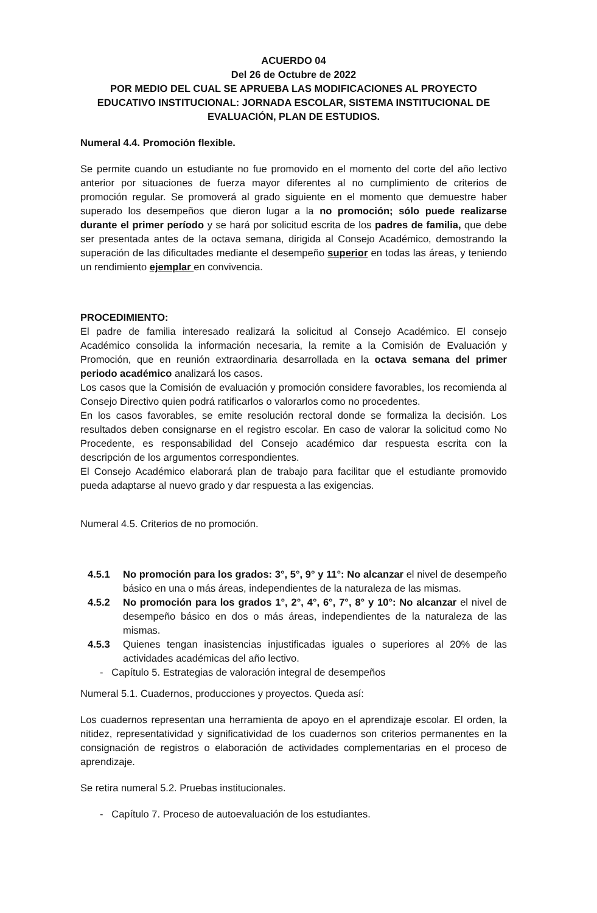ACUERDO 04
Del 26 de Octubre de 2022
POR MEDIO DEL CUAL SE APRUEBA LAS MODIFICACIONES AL PROYECTO EDUCATIVO INSTITUCIONAL: JORNADA ESCOLAR, SISTEMA INSTITUCIONAL DE EVALUACIÓN, PLAN DE ESTUDIOS.
Numeral 4.4. Promoción flexible.
Se permite cuando un estudiante no fue promovido en el momento del corte del año lectivo anterior por situaciones de fuerza mayor diferentes al no cumplimiento de criterios de promoción regular. Se promoverá al grado siguiente en el momento que demuestre haber superado los desempeños que dieron lugar a la no promoción; sólo puede realizarse durante el primer período y se hará por solicitud escrita de los padres de familia, que debe ser presentada antes de la octava semana, dirigida al Consejo Académico, demostrando la superación de las dificultades mediante el desempeño superior en todas las áreas, y teniendo un rendimiento ejemplar en convivencia.
PROCEDIMIENTO:
El padre de familia interesado realizará la solicitud al Consejo Académico. El consejo Académico consolida la información necesaria, la remite a la Comisión de Evaluación y Promoción, que en reunión extraordinaria desarrollada en la octava semana del primer periodo académico analizará los casos.
Los casos que la Comisión de evaluación y promoción considere favorables, los recomienda al Consejo Directivo quien podrá ratificarlos o valorarlos como no procedentes.
En los casos favorables, se emite resolución rectoral donde se formaliza la decisión. Los resultados deben consignarse en el registro escolar. En caso de valorar la solicitud como No Procedente, es responsabilidad del Consejo académico dar respuesta escrita con la descripción de los argumentos correspondientes.
El Consejo Académico elaborará plan de trabajo para facilitar que el estudiante promovido pueda adaptarse al nuevo grado y dar respuesta a las exigencias.
Numeral 4.5. Criterios de no promoción.
4.5.1 No promoción para los grados: 3°, 5°, 9° y 11°: No alcanzar el nivel de desempeño básico en una o más áreas, independientes de la naturaleza de las mismas.
4.5.2 No promoción para los grados 1°, 2°, 4°, 6°, 7°, 8° y 10°: No alcanzar el nivel de desempeño básico en dos o más áreas, independientes de la naturaleza de las mismas.
4.5.3 Quienes tengan inasistencias injustificadas iguales o superiores al 20% de las actividades académicas del año lectivo.
- Capítulo 5. Estrategias de valoración integral de desempeños
Numeral 5.1. Cuadernos, producciones y proyectos. Queda así:
Los cuadernos representan una herramienta de apoyo en el aprendizaje escolar. El orden, la nitidez, representatividad y significatividad de los cuadernos son criterios permanentes en la consignación de registros o elaboración de actividades complementarias en el proceso de aprendizaje.
Se retira numeral 5.2. Pruebas institucionales.
- Capítulo 7. Proceso de autoevaluación de los estudiantes.